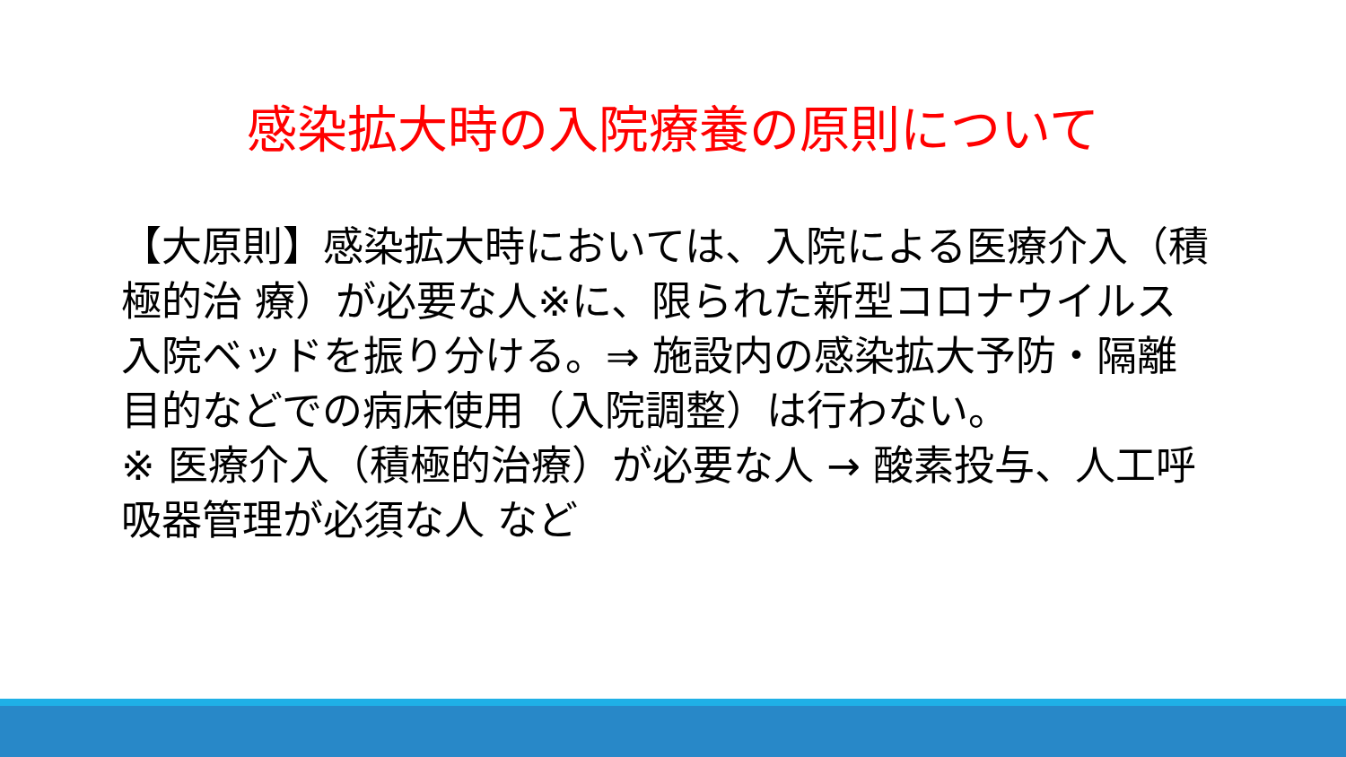感染拡大時の入院療養の原則について
【大原則】感染拡大時においては、入院による医療介入（積極的治 療）が必要な人※に、限られた新型コロナウイルス入院ベッドを振り分ける。⇒ 施設内の感染拡大予防・隔離目的などでの病床使用（入院調整）は行わない。
※ 医療介入（積極的治療）が必要な人 → 酸素投与、人工呼吸器管理が必須な人 など